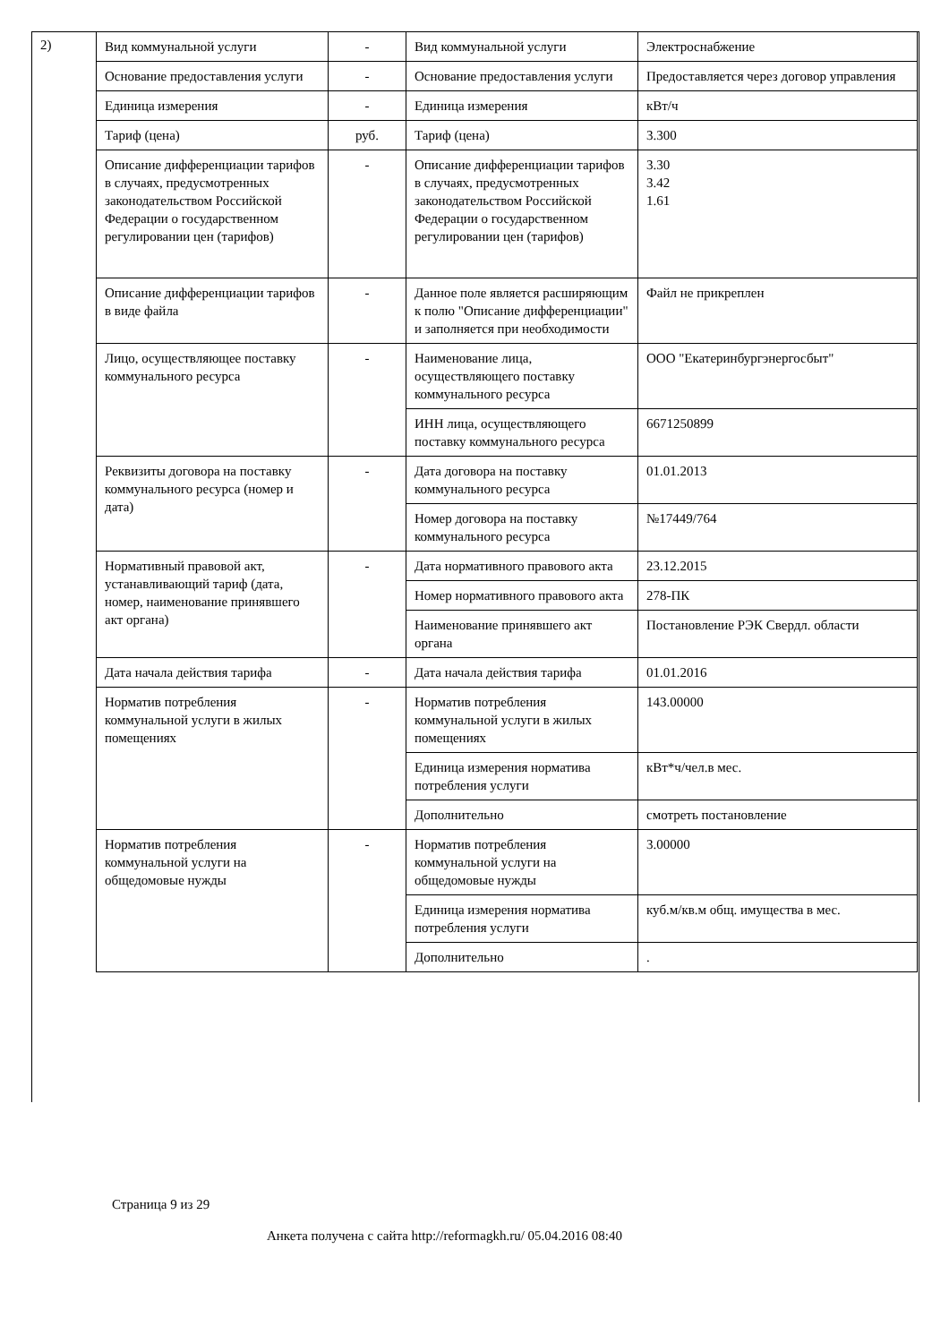2)
| Вид коммунальной услуги | - | Вид коммунальной услуги | Электроснабжение |
| Основание предоставления услуги | - | Основание предоставления услуги | Предоставляется через договор управления |
| Единица измерения | - | Единица измерения | кВт/ч |
| Тариф (цена) | руб. | Тариф (цена) | 3.300 |
| Описание дифференциации тарифов в случаях, предусмотренных законодательством Российской Федерации о государственном регулировании цен (тарифов) | - | Описание дифференциации тарифов в случаях, предусмотренных законодательством Российской Федерации о государственном регулировании цен (тарифов) | 3.30 3.42 1.61 |
| Описание дифференциации тарифов в виде файла | - | Данное поле является расширяющим к полю "Описание дифференциации" и заполняется при необходимости | Файл не прикреплен |
| Лицо, осуществляющее поставку коммунального ресурса | - | Наименование лица, осуществляющего поставку коммунального ресурса | ООО "Екатеринбургэнергосбыт" |
| | | ИНН лица, осуществляющего поставку коммунального ресурса | 6671250899 |
| Реквизиты договора на поставку коммунального ресурса (номер и дата) | - | Дата договора на поставку коммунального ресурса | 01.01.2013 |
| | | Номер договора на поставку коммунального ресурса | №17449/764 |
| Нормативный правовой акт, устанавливающий тариф (дата, номер, наименование принявшего акт органа) | - | Дата нормативного правового акта | 23.12.2015 |
| | | Номер нормативного правового акта | 278-ПК |
| | | Наименование принявшего акт органа | Постановление РЭК Свердл. области |
| Дата начала действия тарифа | - | Дата начала действия тарифа | 01.01.2016 |
| Норматив потребления коммунальной услуги в жилых помещениях | - | Норматив потребления коммунальной услуги в жилых помещениях | 143.00000 |
| | | Единица измерения норматива потребления услуги | кВт*ч/чел.в мес. |
| | | Дополнительно | смотреть постановление |
| Норматив потребления коммунальной услуги на общедомовые нужды | - | Норматив потребления коммунальной услуги на общедомовые нужды | 3.00000 |
| | | Единица измерения норматива потребления услуги | куб.м/кв.м общ. имущества в мес. |
| | | Дополнительно | . |
Страница 9 из 29
Анкета получена с сайта http://reformagkh.ru/ 05.04.2016 08:40